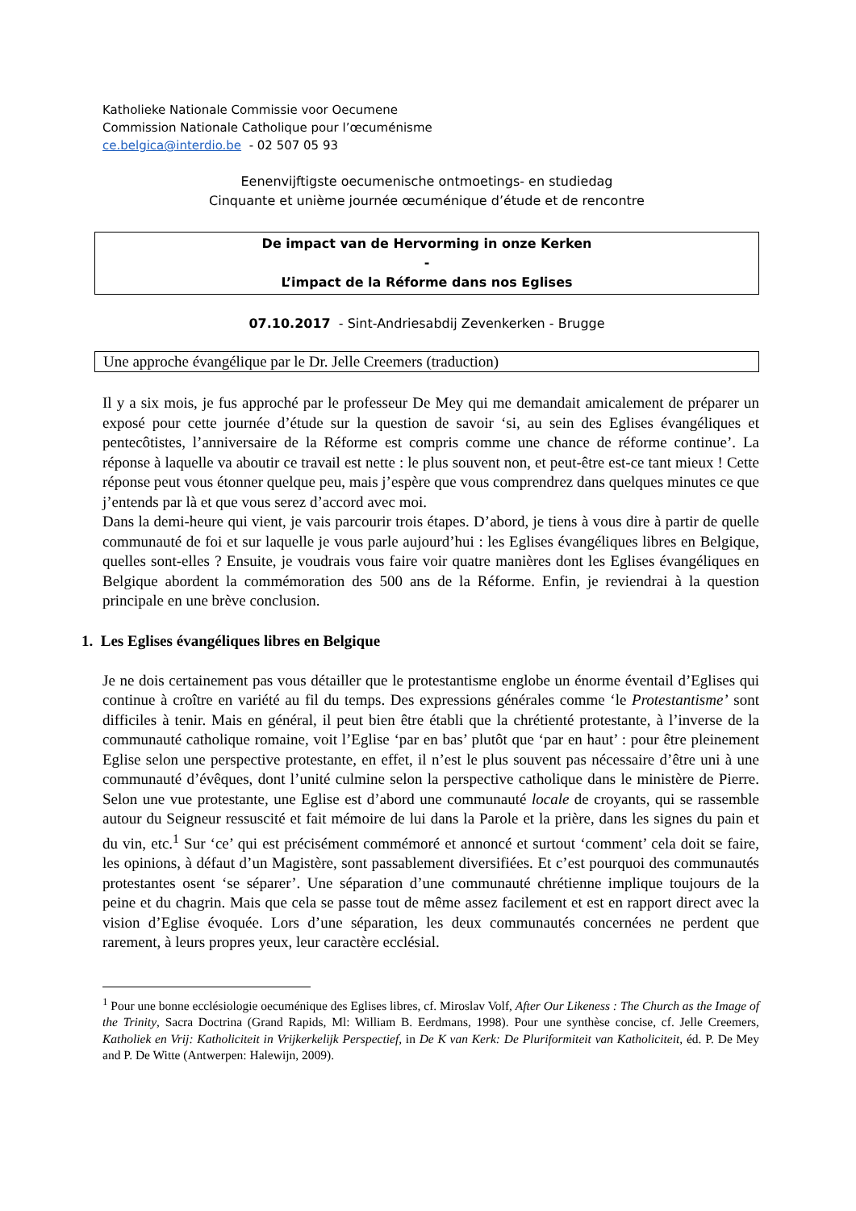Katholieke Nationale Commissie voor Oecumene
Commission Nationale Catholique pour l’œcuménisme
ce.belgica@interdio.be - 02 507 05 93
Eenenvijftigste oecumenische ontmoetings- en studiedag
Cinquante et unième journée œcuménique d’étude et de rencontre
De impact van de Hervorming in onze Kerken
-
L’impact de la Réforme dans nos Eglises
07.10.2017 - Sint-Andriesabdij Zevenkerken - Brugge
Une approche évangélique par le Dr. Jelle Creemers (traduction)
Il y a six mois, je fus approché par le professeur De Mey qui me demandait amicalement de préparer un exposé pour cette journée d’étude sur la question de savoir ‘si, au sein des Eglises évangéliques et pentecôtistes, l’anniversaire de la Réforme est compris comme une chance de réforme continue’. La réponse à laquelle va aboutir ce travail est nette : le plus souvent non, et peut-être est-ce tant mieux ! Cette réponse peut vous étonner quelque peu, mais j’espère que vous comprendrez dans quelques minutes ce que j’entends par là et que vous serez d’accord avec moi.
Dans la demi-heure qui vient, je vais parcourir trois étapes. D’abord, je tiens à vous dire à partir de quelle communauté de foi et sur laquelle je vous parle aujourd’hui : les Eglises évangéliques libres en Belgique, quelles sont-elles ? Ensuite, je voudrais vous faire voir quatre manières dont les Eglises évangéliques en Belgique abordent la commémoration des 500 ans de la Réforme. Enfin, je reviendrai à la question principale en une brève conclusion.
1. Les Eglises évangéliques libres en Belgique
Je ne dois certainement pas vous détailler que le protestantisme englobe un énorme éventail d’Eglises qui continue à croître en variété au fil du temps. Des expressions générales comme ‘le Protestantisme’ sont difficiles à tenir. Mais en général, il peut bien être établi que la chrétienté protestante, à l’inverse de la communauté catholique romaine, voit l’Eglise ‘par en bas’ plutôt que ‘par en haut’ : pour être pleinement Eglise selon une perspective protestante, en effet, il n’est le plus souvent pas nécessaire d’être uni à une communauté d’évêques, dont l’unité culmine selon la perspective catholique dans le ministère de Pierre. Selon une vue protestante, une Eglise est d’abord une communauté locale de croyants, qui se rassemble autour du Seigneur ressuscité et fait mémoire de lui dans la Parole et la prière, dans les signes du pain et du vin, etc.<sup>1</sup> Sur ‘ce’ qui est précisément commémoré et annoncé et surtout ‘comment’ cela doit se faire, les opinions, à défaut d’un Magistère, sont passablement diversifiées. Et c’est pourquoi des communautés protestantes osent ‘se séparer’. Une séparation d’une communauté chrétienne implique toujours de la peine et du chagrin. Mais que cela se passe tout de même assez facilement et est en rapport direct avec la vision d’Eglise évoquée. Lors d’une séparation, les deux communautés concernées ne perdent que rarement, à leurs propres yeux, leur caractère ecclésial.
<sup>1</sup> Pour une bonne ecclésiologie oecuménique des Eglises libres, cf. Miroslav Volf, After Our Likeness : The Church as the Image of the Trinity, Sacra Doctrina (Grand Rapids, Ml: William B. Eerdmans, 1998). Pour une synthèse concise, cf. Jelle Creemers, Katholiek en Vrij: Katholiciteit in Vrijkerkelijk Perspectief, in De K van Kerk: De Pluriformiteit van Katholiciteit, éd. P. De Mey and P. De Witte (Antwerpen: Halewijn, 2009).